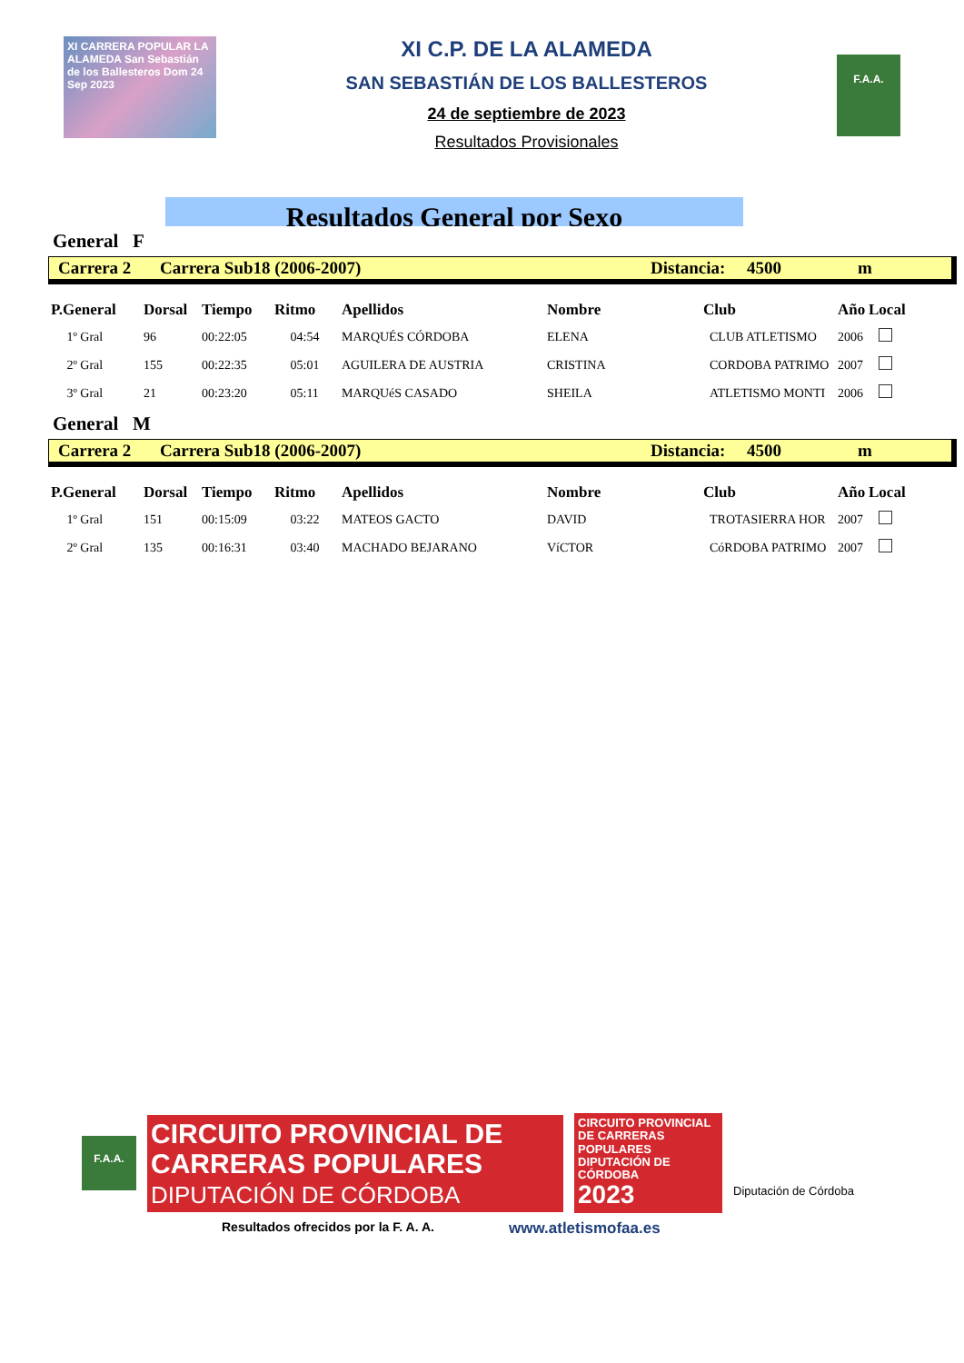XI CARRERA POPULAR LA ALAMEDA San Sebastián de los Ballesteros Dom 24 Sep 2023
XI C.P. DE LA ALAMEDA
SAN SEBASTIÁN DE LOS BALLESTEROS
24 de septiembre de 2023
Resultados Provisionales
F.A.A.
Resultados General por Sexo
General F
Carrera 2 Carrera Sub18 (2006-2007) Distancia: 4500 m
| P.General | Dorsal | Tiempo | Ritmo | Apellidos | Nombre | Club | Año | Local |
| --- | --- | --- | --- | --- | --- | --- | --- | --- |
| 1º Gral | 96 | 00:22:05 | 04:54 | MARQUÉS CÓRDOBA | ELENA | CLUB ATLETISMO | 2006 | |
| 2º Gral | 155 | 00:22:35 | 05:01 | AGUILERA DE AUSTRIA | CRISTINA | CORDOBA PATRIMO | 2007 | |
| 3º Gral | 21 | 00:23:20 | 05:11 | MARQUéS CASADO | SHEILA | ATLETISMO MONTI | 2006 | |
General M
Carrera 2 Carrera Sub18 (2006-2007) Distancia: 4500 m
| P.General | Dorsal | Tiempo | Ritmo | Apellidos | Nombre | Club | Año | Local |
| --- | --- | --- | --- | --- | --- | --- | --- | --- |
| 1º Gral | 151 | 00:15:09 | 03:22 | MATEOS GACTO | DAVID | TROTASIERRA HOR | 2007 | |
| 2º Gral | 135 | 00:16:31 | 03:40 | MACHADO BEJARANO | VíCTOR | CóRDOBA PATRIMO | 2007 | |
F.A.A.
CIRCUITO PROVINCIAL DE CARRERAS POPULARES
DIPUTACIÓN DE CÓRDOBA
CIRCUITO PROVINCIAL DE CARRERAS POPULARES DIPUTACIÓN DE CÓRDOBA
2023
Diputación de Córdoba
Resultados ofrecidos por la F. A. A.
www.atletismofaa.es